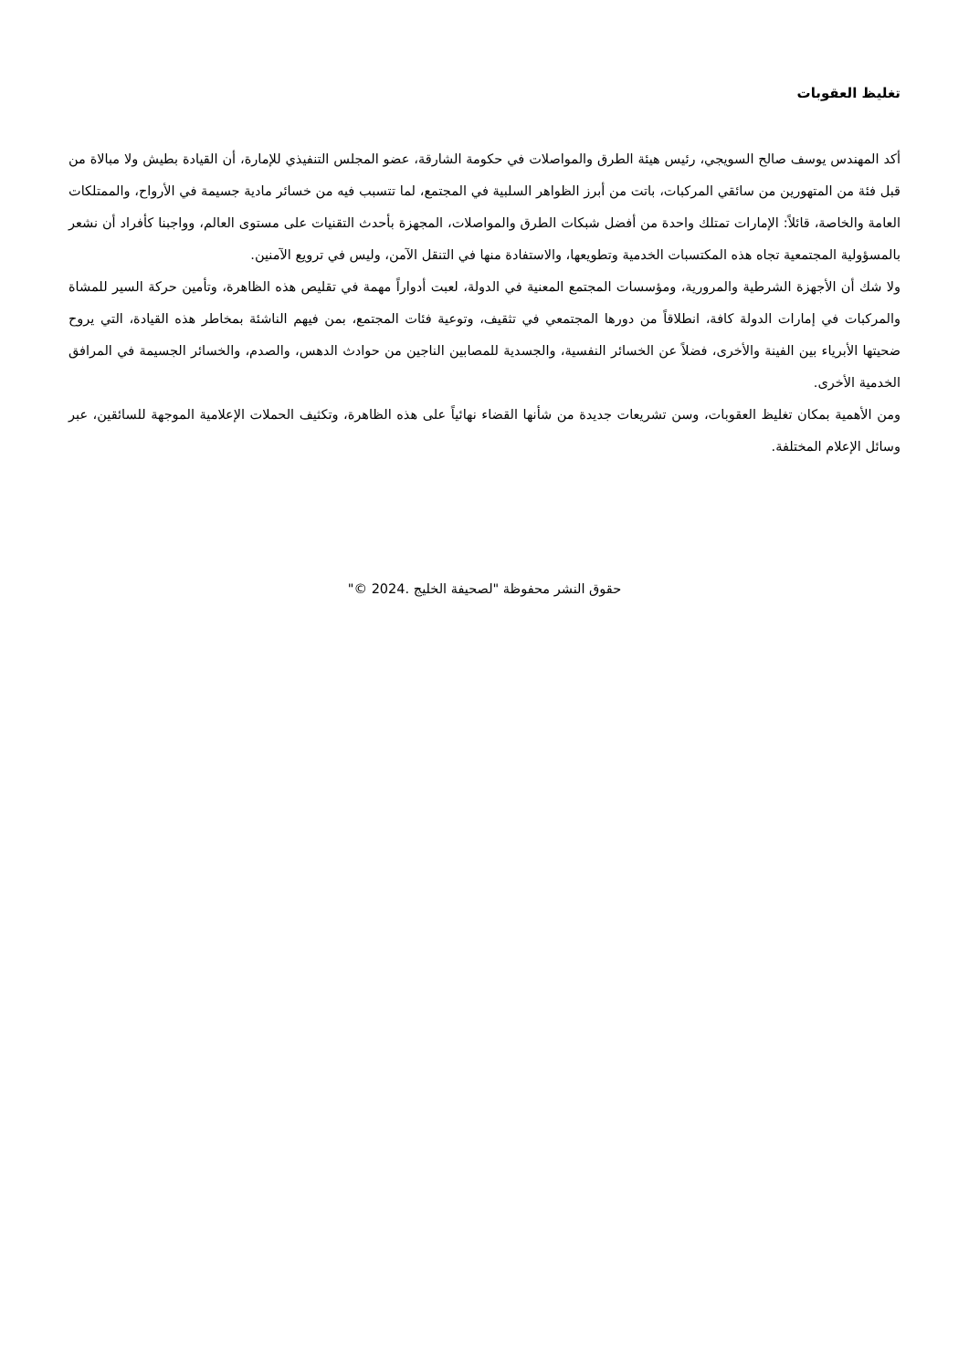تغليظ العقوبات
أكد المهندس يوسف صالح السويجي، رئيس هيئة الطرق والمواصلات في حكومة الشارقة، عضو المجلس التنفيذي للإمارة، أن القيادة بطيش ولا مبالاة من قبل فئة من المتهورين من سائقي المركبات، باتت من أبرز الظواهر السلبية في المجتمع، لما تتسبب فيه من خسائر مادية جسيمة في الأرواح، والممتلكات العامة والخاصة، قائلاً: الإمارات تمتلك واحدة من أفضل شبكات الطرق والمواصلات، المجهزة بأحدث التقنيات على مستوى العالم، وواجبنا كأفراد أن نشعر بالمسؤولية المجتمعية تجاه هذه المكتسبات الخدمية وتطويعها، والاستفادة منها في التنقل الآمن، وليس في ترويع الآمنين.
ولا شك أن الأجهزة الشرطية والمرورية، ومؤسسات المجتمع المعنية في الدولة، لعبت أدواراً مهمة في تقليص هذه الظاهرة، وتأمين حركة السير للمشاة والمركبات في إمارات الدولة كافة، انطلاقاً من دورها المجتمعي في تثقيف، وتوعية فئات المجتمع، بمن فيهم الناشئة بمخاطر هذه القيادة، التي يروح ضحيتها الأبرياء بين الفينة والأخرى، فضلاً عن الخسائر النفسية، والجسدية للمصابين الناجين من حوادث الدهس، والصدم، والخسائر الجسيمة في المرافق الخدمية الأخرى.
ومن الأهمية بمكان تغليظ العقوبات، وسن تشريعات جديدة من شأنها القضاء نهائياً على هذه الظاهرة، وتكثيف الحملات الإعلامية الموجهة للسائقين، عبر وسائل الإعلام المختلفة.
حقوق النشر محفوظة "لصحيفة الخليج .2024 ©"